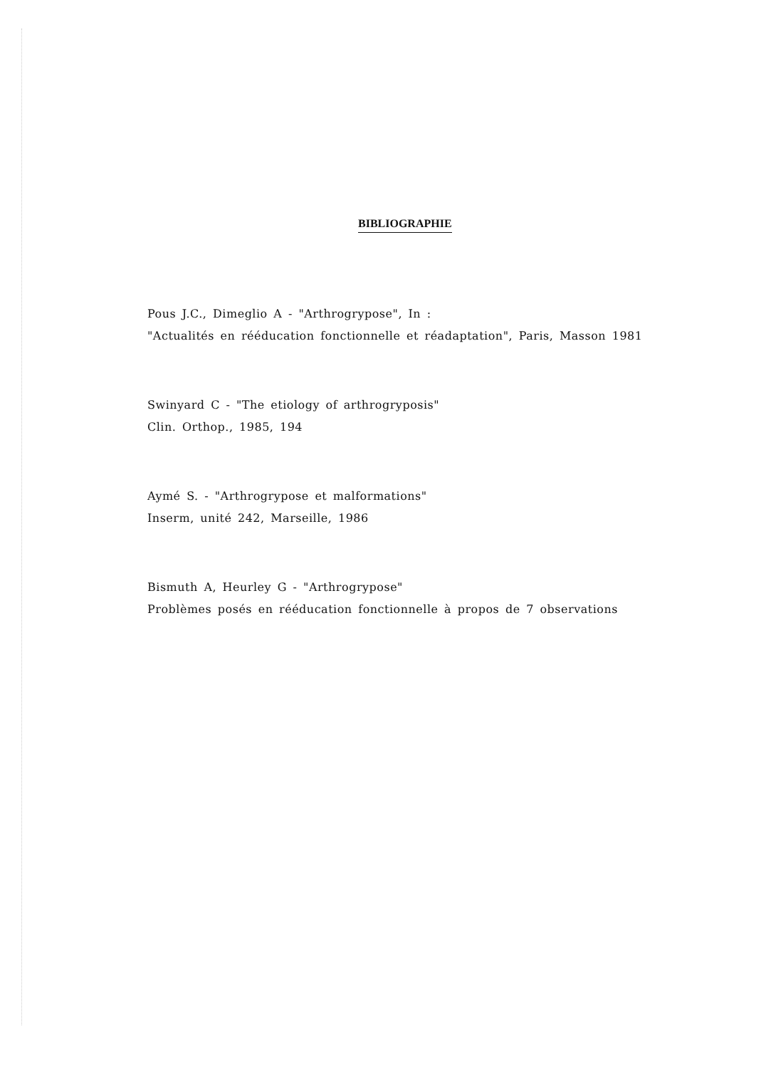BIBLIOGRAPHIE
Pous J.C., Dimeglio A - "Arthrogrypose", In :
"Actualités en rééducation fonctionnelle et réadaptation", Paris, Masson 1981
Swinyard C - "The etiology of arthrogryposis"
Clin. Orthop., 1985, 194
Aymé S. - "Arthrogrypose et malformations"
Inserm, unité 242, Marseille, 1986
Bismuth A, Heurley G - "Arthrogrypose"
Problèmes posés en rééducation fonctionnelle à propos de 7 observations